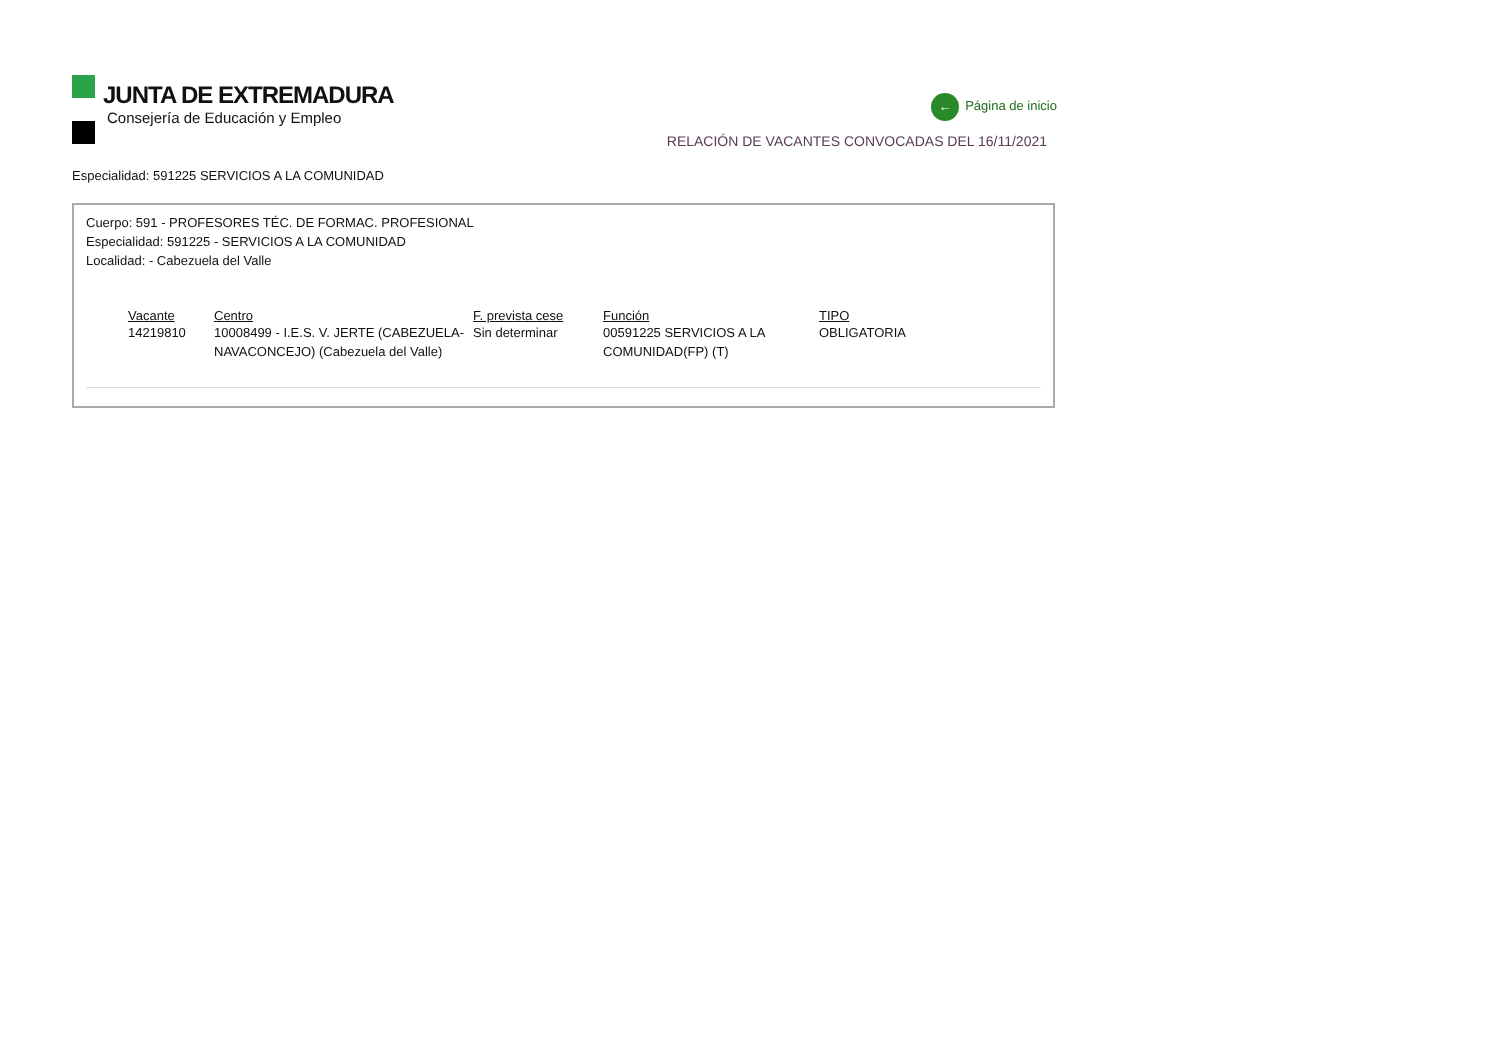JUNTA DE EXTREMADURA
Consejería de Educación y Empleo
← Página de inicio
RELACIÓN DE VACANTES CONVOCADAS DEL 16/11/2021
Especialidad: 591225 SERVICIOS A LA COMUNIDAD
Cuerpo: 591 - PROFESORES TÉC. DE FORMAC. PROFESIONAL
Especialidad: 591225 - SERVICIOS A LA COMUNIDAD
Localidad: - Cabezuela del Valle
| Vacante | Centro | F. prevista cese | Función | TIPO |
| --- | --- | --- | --- | --- |
| 14219810 | 10008499 - I.E.S. V. JERTE (CABEZUELA-NAVACONCEJO) (Cabezuela del Valle) | Sin determinar | 00591225 SERVICIOS A LA COMUNIDAD(FP) (T) | OBLIGATORIA |